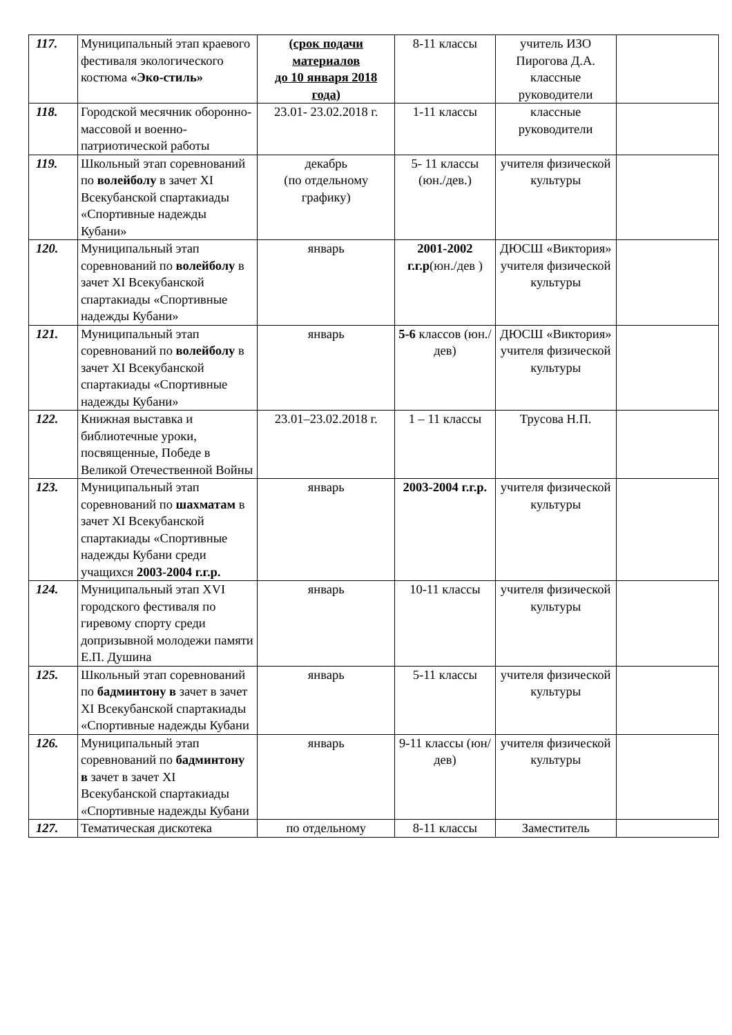| 117. | Муниципальный этап краевого фестиваля экологического костюма «Эко-стиль» | (срок подачи материалов до 10 января 2018 года) | 8-11 классы | учитель ИЗО Пирогова Д.А. классные руководители | |
| 118. | Городской месячник оборонно- массовой и военно- патриотической работы | 23.01- 23.02.2018 г. | 1-11 классы | классные руководители | |
| 119. | Школьный этап соревнований по волейболу в зачет XI Всекубанской спартакиады «Спортивные надежды Кубани» | декабрь (по отдельному графику) | 5- 11 классы (юн./дев.) | учителя физической культуры | |
| 120. | Муниципальный этап соревнований по волейболу в зачет XI Всекубанской спартакиады «Спортивные надежды Кубани» | январь | 2001-2002 г.г.р (юн./дев ) | ДЮСШ «Виктория» учителя физической культуры | |
| 121. | Муниципальный этап соревнований по волейболу в зачет XI Всекубанской спартакиады «Спортивные надежды Кубани» | январь | 5-6 классов (юн./дев) | ДЮСШ «Виктория» учителя физической культуры | |
| 122. | Книжная выставка и библиотечные уроки, посвященные, Победе в Великой Отечественной Войны | 23.01–23.02.2018 г. | 1 – 11 классы | Трусова Н.П. | |
| 123. | Муниципальный этап соревнований по шахматам в зачет XI Всекубанской спартакиады «Спортивные надежды Кубани среди учащихся 2003-2004 г.г.р. | январь | 2003-2004 г.г.р. | учителя физической культуры | |
| 124. | Муниципальный этап XVI городского фестиваля по гиревому спорту среди допризывной молодежи памяти Е.П. Душина | январь | 10-11 классы | учителя физической культуры | |
| 125. | Школьный этап соревнований по бадминтону в зачет в зачет XI Всекубанской спартакиады «Спортивные надежды Кубани | январь | 5-11 классы | учителя физической культуры | |
| 126. | Муниципальный этап соревнований по бадминтону в зачет в зачет XI Всекубанской спартакиады «Спортивные надежды Кубани | январь | 9-11 классы (юн/дев) | учителя физической культуры | |
| 127. | Тематическая дискотека | по отдельному | 8-11 классы | Заместитель | |